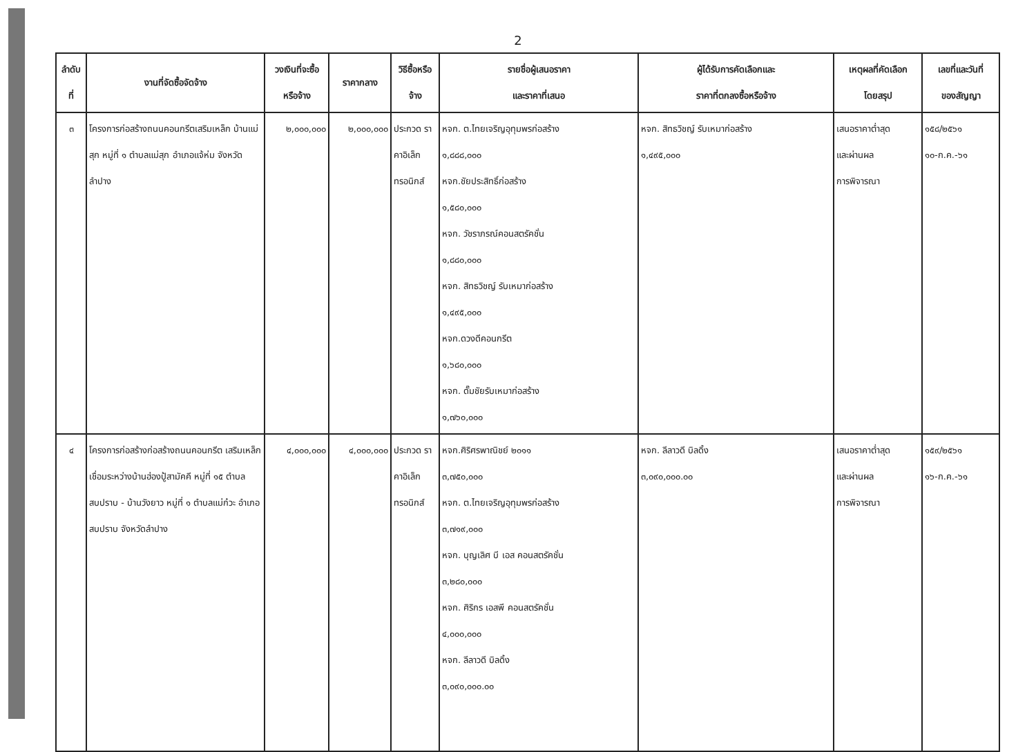2
| ลำดับ ที่ | งานที่จัดซื้อจัดจ้าง | วงเงินที่จะซื้อ หรือจ้าง | ราคากลาง | วิธีซื้อหรือ จ้าง | รายชื่อผู้เสนอราคา และราคาที่เสนอ | ผู้ได้รับการคัดเลือกและ ราคาที่ตกลงซื้อหรือจ้าง | เหตุผลที่คัดเลือก โดยสรุป | เลขที่และวันที่ ของสัญญา |
| --- | --- | --- | --- | --- | --- | --- | --- | --- |
| ๓ | โครงการก่อสร้างถนนคอนกรีตเสริมเหล็ก บ้านแม่สุก หมู่ที่ ๑ ตำบลแม่สุก อำเภอแจ้ห่ม จังหวัดลำปาง | ๒,๐๐๐,๐๐๐ | ๒,๐๐๐,๐๐๐ | ประกวด ราคาอิเล็ก ทรอนิกส์ | หจก. ต.ไทยเจริญอุทุมพรก่อสร้าง ๑,๘๘๘,๐๐๐ หจก.ชัยประสิทธิ์ก่อสร้าง ๑,๕๘๐,๐๐๐ หจก. วัชราภรณ์คอนสตรัคชั่น ๑,๘๘๐,๐๐๐ หจก. สิทธวิชญ์ รับเหมาก่อสร้าง ๑,๔๙๕,๐๐๐ หจก.ดวงดีคอนกรีต ๑,๖๘๐,๐๐๐ หจก. ดั๊มชัยรับเหมาก่อสร้าง ๑,๗๖๐,๐๐๐ | หจก. สิทธวิชญ์ รับเหมาก่อสร้าง ๑,๔๙๕,๐๐๐ | เสนอราคาต่ำสุด และผ่านผล การพิจารณา | ๑๕๘/๒๕๖๑ ๑๐-ก.ค.-๖๑ |
| ๔ | โครงการก่อสร้างก่อสร้างถนนคอนกรีต เสริมเหล็กเชื่อมระหว่างบ้านฮ่องปู้สามัคคี หมู่ที่ ๑๕ ตำบลสบปราบ - บ้านวังยาว หมู่ที่ ๑ ตำบลแม่ก๋วะ อำเภอสบปราบ จังหวัดลำปาง | ๔,๐๐๐,๐๐๐ | ๔,๐๐๐,๐๐๐ | ประกวด ราคาอิเล็ก ทรอนิกส์ | หจก.ศิริศรพาณิชย์ ๒๐๑๑ ๓,๗๕๐,๐๐๐ หจก. ต.ไทยเจริญอุทุมพรก่อสร้าง ๓,๗๑๙,๐๐๐ หจก. บุญเลิศ บี เอส คอนสตรัคชั่น ๓,๒๘๐,๐๐๐ หจก. ศิริกร เอสพี คอนสตรัคชั่น ๔,๐๐๐,๐๐๐ หจก. ลีลาวดี บิลดิ้ง ๓,๐๙๐,๐๐๐.๐๐ | หจก. ลีลาวดี บิลดิ้ง ๓,๐๙๐,๐๐๐.๐๐ | เสนอราคาต่ำสุด และผ่านผล การพิจารณา | ๑๕๙/๒๕๖๑ ๑๖-ก.ค.-๖๑ |